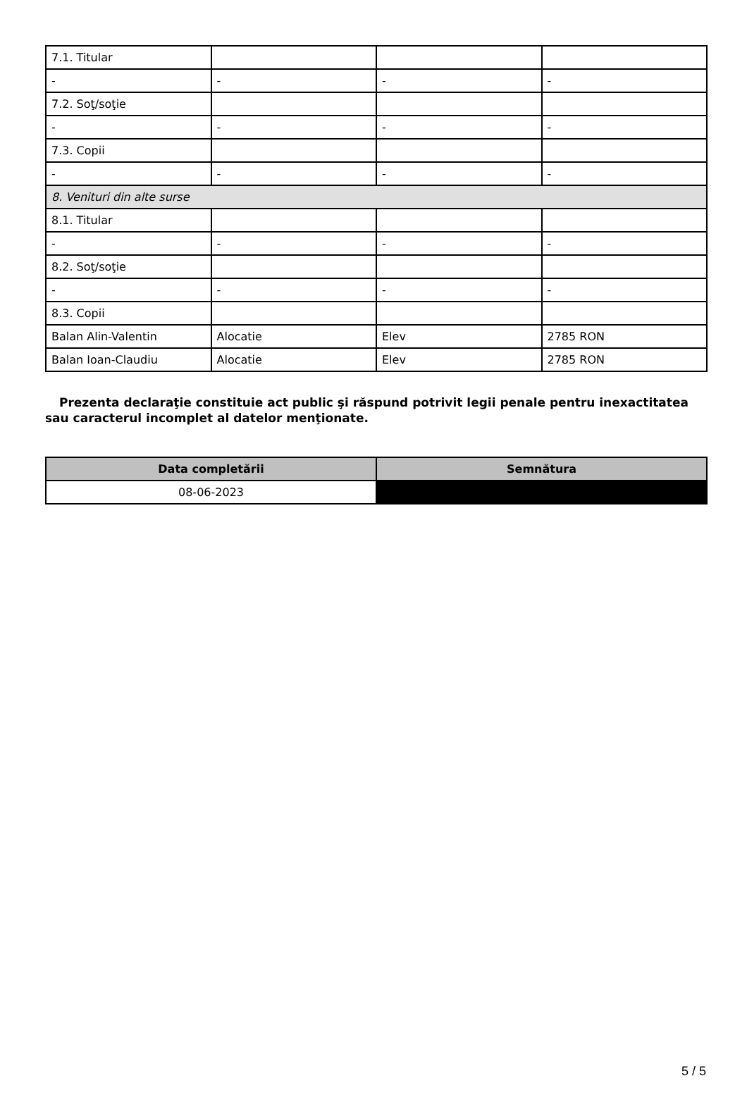| 7.1. Titular | | | |
| - | - | - | - |
| 7.2. Soţ/soţie | | | |
| - | - | - | - |
| 7.3. Copii | | | |
| - | - | - | - |
| 8. Venituri din alte surse | | | |
| 8.1. Titular | | | |
| - | - | - | - |
| 8.2. Soţ/soţie | | | |
| - | - | - | - |
| 8.3. Copii | | | |
| Balan Alin-Valentin | Alocatie | Elev | 2785 RON |
| Balan Ioan-Claudiu | Alocatie | Elev | 2785 RON |
Prezenta declaraţie constituie act public şi răspund potrivit legii penale pentru inexactitatea sau caracterul incomplet al datelor menţionate.
| Data completării | Semnătura |
| --- | --- |
| 08-06-2023 | |
5 / 5